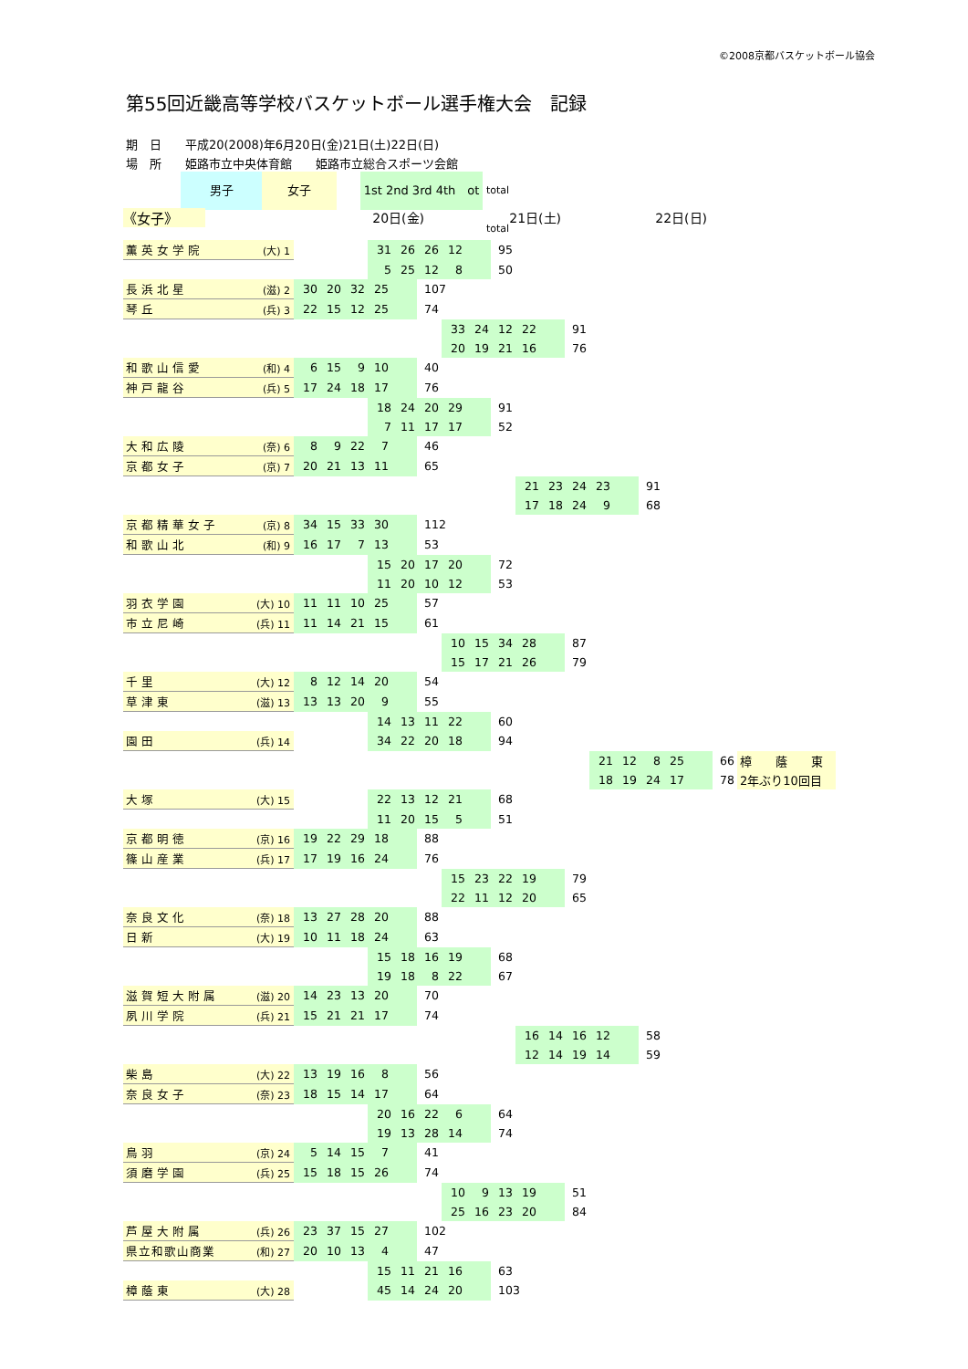©2008京都バスケットボール協会
第55回近畿高等学校バスケットボール選手権大会　記録
期　日　　平成20(2008)年6月20日(金)21日(土)22日(日)
場　所　　姫路市立中央体育館　　姫路市立総合スポーツ会館
男子 女子 1st 2nd 3rd 4th　ot
total
total
《女子》 20日(金) 21日(土) 22日(日)
| 薫英女学院 | (大) 1 | | 31 26 26 12 | | | 95 | | | | | | |
| | | | 5 25 12 8 | | | 50 | | | | | | |
| 長浜北星 | (滋) 2 | 30 20 32 25 | | 107 | | | | | | | | |
| 琴丘 | (兵) 3 | 22 15 12 25 | | 74 | | | | | | | | |
| | | | | | 33 24 12 22 | | | 91 | | | | |
| | | | | | 20 19 21 16 | | | 76 | | | | |
| 和歌山信愛 | (和) 4 | 6 15 9 10 | | 40 | | | | | | | | |
| 神戸龍谷 | (兵) 5 | 17 24 18 17 | | 76 | | | | | | | | |
| | | | 18 24 20 29 | | | 91 | | | | | | |
| | | | 7 11 17 17 | | | 52 | | | | | | |
| 大和広陵 | (奈) 6 | 8 9 22 7 | | 46 | | | | | | | | |
| 京都女子 | (京) 7 | 20 21 13 11 | | 65 | | | | | | | | |
| | | | | | | | 21 23 24 23 | | | 91 | | |
| | | | | | | | 17 18 24 9 | | | 68 | | |
| 京都精華女子 | (京) 8 | 34 15 33 30 | | 112 | | | | | | | | |
| 和歌山北 | (和) 9 | 16 17 7 13 | | 53 | | | | | | | | |
| | | | 15 20 17 20 | | | 72 | | | | | | |
| | | | 11 20 10 12 | | | 53 | | | | | | |
| 羽衣学園 | (大) 10 | 11 11 10 25 | | 57 | | | | | | | | |
| 市立尼崎 | (兵) 11 | 11 14 21 15 | | 61 | | | | | | | | |
| | | | | | 10 15 34 28 | | | 87 | | | | |
| | | | | | 15 17 21 26 | | | 79 | | | | |
| 千里 | (大) 12 | 8 12 14 20 | | 54 | | | | | | | | |
| 草津東 | (滋) 13 | 13 13 20 9 | | 55 | | | | | | | | |
| | | | 14 13 11 22 | | | 60 | | | | | | |
| 園田 | (兵) 14 | | 34 22 20 18 | | | 94 | | | | | | |
| | | | | | | | | | 21 12 8 25 | | 66 | 樟 蔭 東 |
| | | | | | | | | | 18 19 24 17 | | 78 | 2年ぶり10回目 |
| 大塚 | (大) 15 | | 22 13 12 21 | | | 68 | | | | | | |
| | | | 11 20 15 5 | | | 51 | | | | | | |
| 京都明徳 | (京) 16 | 19 22 29 18 | | 88 | | | | | | | | |
| 篠山産業 | (兵) 17 | 17 19 16 24 | | 76 | | | | | | | | |
| | | | | | 15 23 22 19 | | | 79 | | | | |
| | | | | | 22 11 12 20 | | | 65 | | | | |
| 奈良文化 | (奈) 18 | 13 27 28 20 | | 88 | | | | | | | | |
| 日新 | (大) 19 | 10 11 18 24 | | 63 | | | | | | | | |
| | | | 15 18 16 19 | | | 68 | | | | | | |
| | | | 19 18 8 22 | | | 67 | | | | | | |
| 滋賀短大附属 | (滋) 20 | 14 23 13 20 | | 70 | | | | | | | | |
| 夙川学院 | (兵) 21 | 15 21 21 17 | | 74 | | | | | | | | |
| | | | | | | | 16 14 16 12 | | | 58 | | |
| | | | | | | | 12 14 19 14 | | | 59 | | |
| 柴島 | (大) 22 | 13 19 16 8 | | 56 | | | | | | | | |
| 奈良女子 | (奈) 23 | 18 15 14 17 | | 64 | | | | | | | | |
| | | | 20 16 22 6 | | | 64 | | | | | | |
| | | | 19 13 28 14 | | | 74 | | | | | | |
| 鳥羽 | (京) 24 | 5 14 15 7 | | 41 | | | | | | | | |
| 須磨学園 | (兵) 25 | 15 18 15 26 | | 74 | | | | | | | | |
| | | | | | 10 9 13 19 | | | 51 | | | | |
| | | | | | 25 16 23 20 | | | 84 | | | | |
| 芦屋大附属 | (兵) 26 | 23 37 15 27 | | 102 | | | | | | | | |
| 県立和歌山商業 | (和) 27 | 20 10 13 4 | | 47 | | | | | | | | |
| | | | 15 11 21 16 | | | 63 | | | | | | |
| 樟蔭東 | (大) 28 | | 45 14 24 20 | | | 103 | | | | | | |